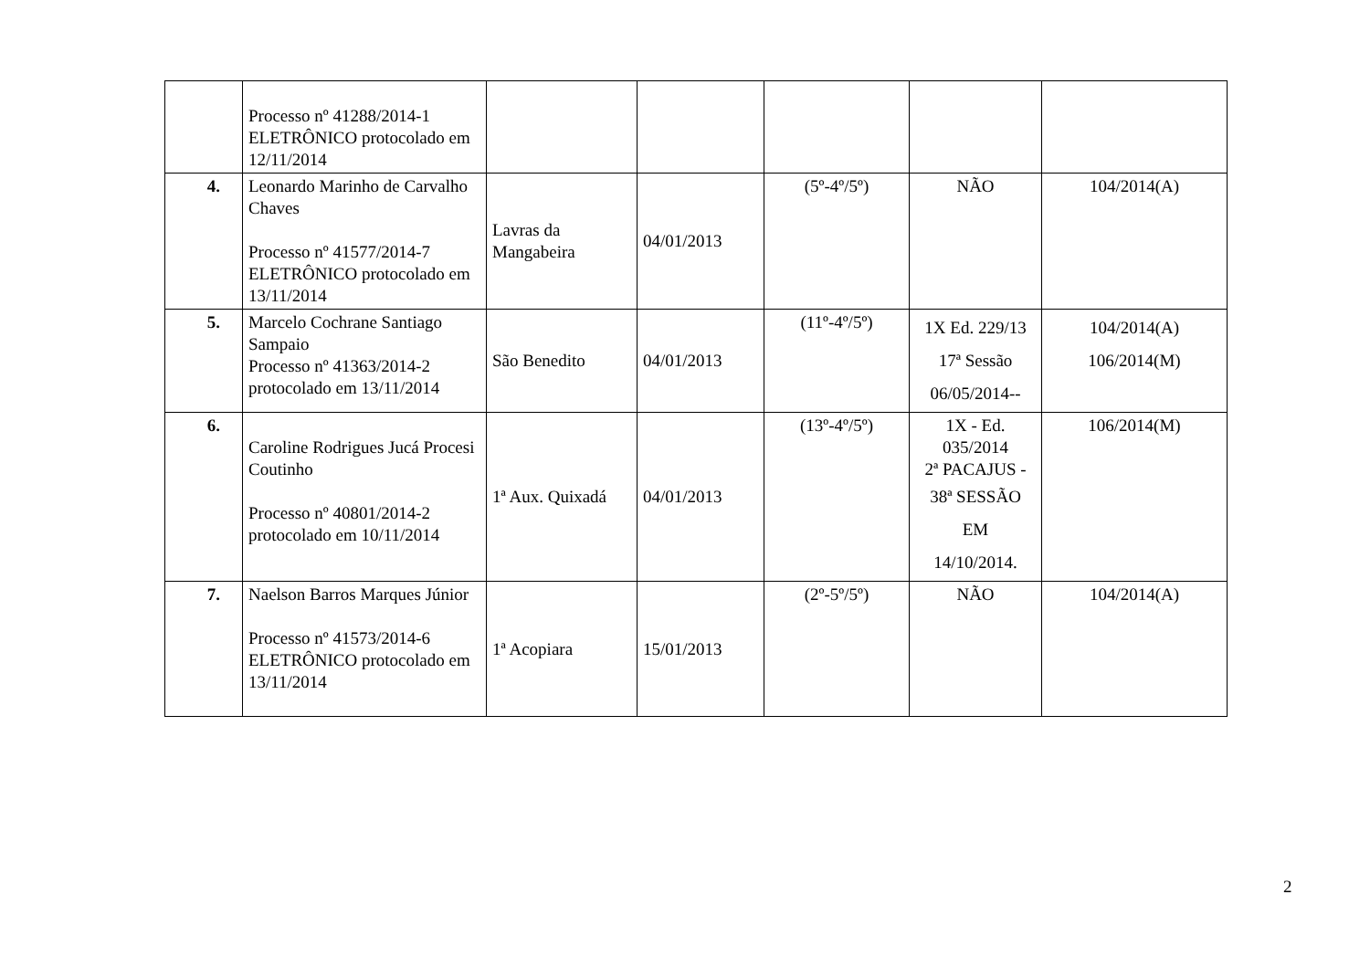| | Processo nº 41288/2014-1 ELETRÔNICO protocolado em 12/11/2014 | | | | | |
| 4. | Leonardo Marinho de Carvalho Chaves Processo nº 41577/2014-7 ELETRÔNICO protocolado em 13/11/2014 | Lavras da Mangabeira | 04/01/2013 | (5º-4º/5º) | NÃO | 104/2014(A) |
| 5. | Marcelo Cochrane Santiago Sampaio Processo nº 41363/2014-2 protocolado em 13/11/2014 | São Benedito | 04/01/2013 | (11º-4º/5º) | 1X Ed. 229/13 17ª Sessão 06/05/2014-- | 104/2014(A) 106/2014(M) |
| 6. | Caroline Rodrigues Jucá Procesi Coutinho Processo nº 40801/2014-2 protocolado em 10/11/2014 | 1ª Aux. Quixadá | 04/01/2013 | (13º-4º/5º) | 1X - Ed. 035/2014 2ª PACAJUS - 38ª SESSÃO EM 14/10/2014. | 106/2014(M) |
| 7. | Naelson Barros Marques Júnior Processo nº 41573/2014-6 ELETRÔNICO protocolado em 13/11/2014 | 1ª Acopiara | 15/01/2013 | (2º-5º/5º) | NÃO | 104/2014(A) |
2